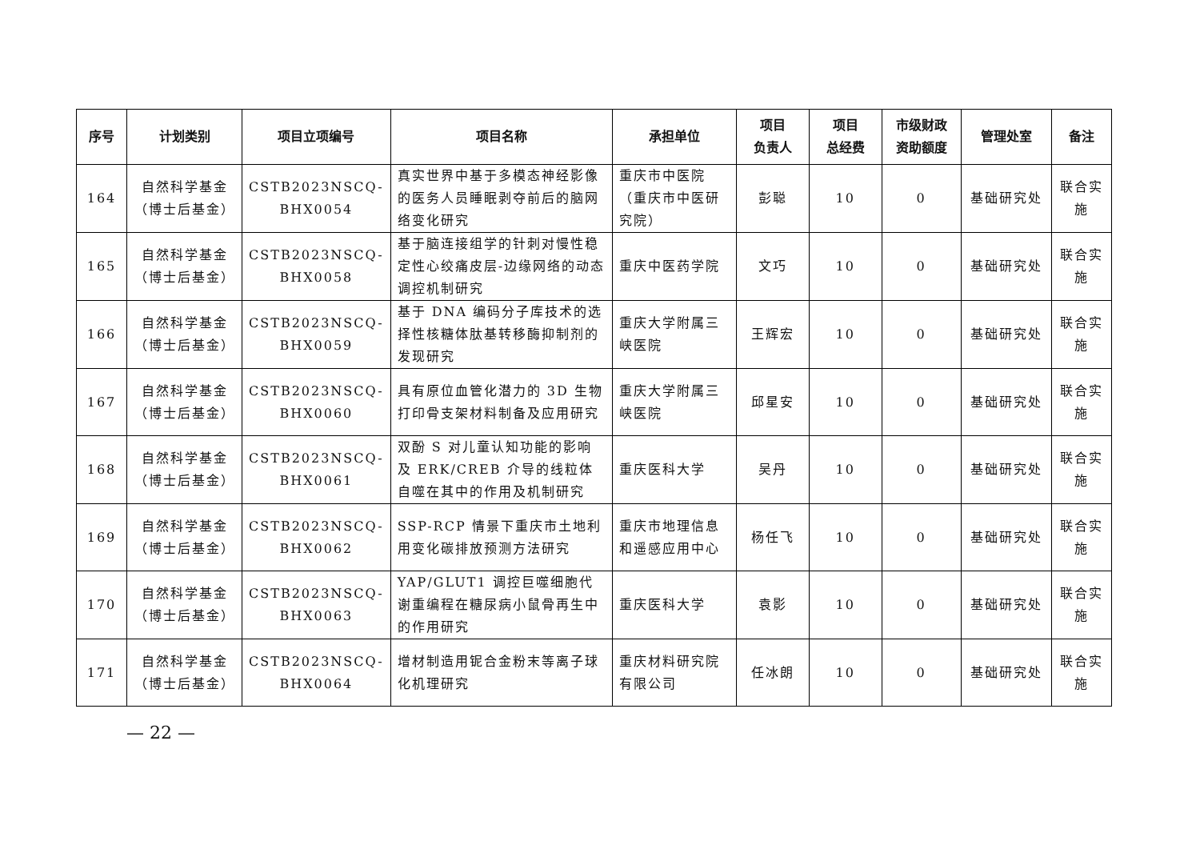| 序号 | 计划类别 | 项目立项编号 | 项目名称 | 承担单位 | 项目 负责人 | 项目 总经费 | 市级财政 资助额度 | 管理处室 | 备注 |
| --- | --- | --- | --- | --- | --- | --- | --- | --- | --- |
| 164 | 自然科学基金 （博士后基金） | CSTB2023NSCQ- BHX0054 | 真实世界中基于多模态神经影像的医务人员睡眠剥夺前后的脑网络变化研究 | 重庆市中医院（重庆市中医研究院） | 彭聪 | 10 | 0 | 基础研究处 | 联合实施 |
| 165 | 自然科学基金 （博士后基金） | CSTB2023NSCQ- BHX0058 | 基于脑连接组学的针刺对慢性稳定性心绞痛皮层-边缘网络的动态调控机制研究 | 重庆中医药学院 | 文巧 | 10 | 0 | 基础研究处 | 联合实施 |
| 166 | 自然科学基金 （博士后基金） | CSTB2023NSCQ- BHX0059 | 基于 DNA 编码分子库技术的选择性核糖体肽基转移酶抑制剂的发现研究 | 重庆大学附属三峡医院 | 王辉宏 | 10 | 0 | 基础研究处 | 联合实施 |
| 167 | 自然科学基金 （博士后基金） | CSTB2023NSCQ- BHX0060 | 具有原位血管化潜力的 3D 生物打印骨支架材料制备及应用研究 | 重庆大学附属三峡医院 | 邱星安 | 10 | 0 | 基础研究处 | 联合实施 |
| 168 | 自然科学基金 （博士后基金） | CSTB2023NSCQ- BHX0061 | 双酚 S 对儿童认知功能的影响及 ERK/CREB 介导的线粒体自噬在其中的作用及机制研究 | 重庆医科大学 | 吴丹 | 10 | 0 | 基础研究处 | 联合实施 |
| 169 | 自然科学基金 （博士后基金） | CSTB2023NSCQ- BHX0062 | SSP-RCP 情景下重庆市土地利用变化碳排放预测方法研究 | 重庆市地理信息和遥感应用中心 | 杨任飞 | 10 | 0 | 基础研究处 | 联合实施 |
| 170 | 自然科学基金 （博士后基金） | CSTB2023NSCQ- BHX0063 | YAP/GLUT1 调控巨噬细胞代谢重编程在糖尿病小鼠骨再生中的作用研究 | 重庆医科大学 | 袁影 | 10 | 0 | 基础研究处 | 联合实施 |
| 171 | 自然科学基金 （博士后基金） | CSTB2023NSCQ- BHX0064 | 增材制造用铌合金粉末等离子球化机理研究 | 重庆材料研究院有限公司 | 任冰朗 | 10 | 0 | 基础研究处 | 联合实施 |
— 22 —